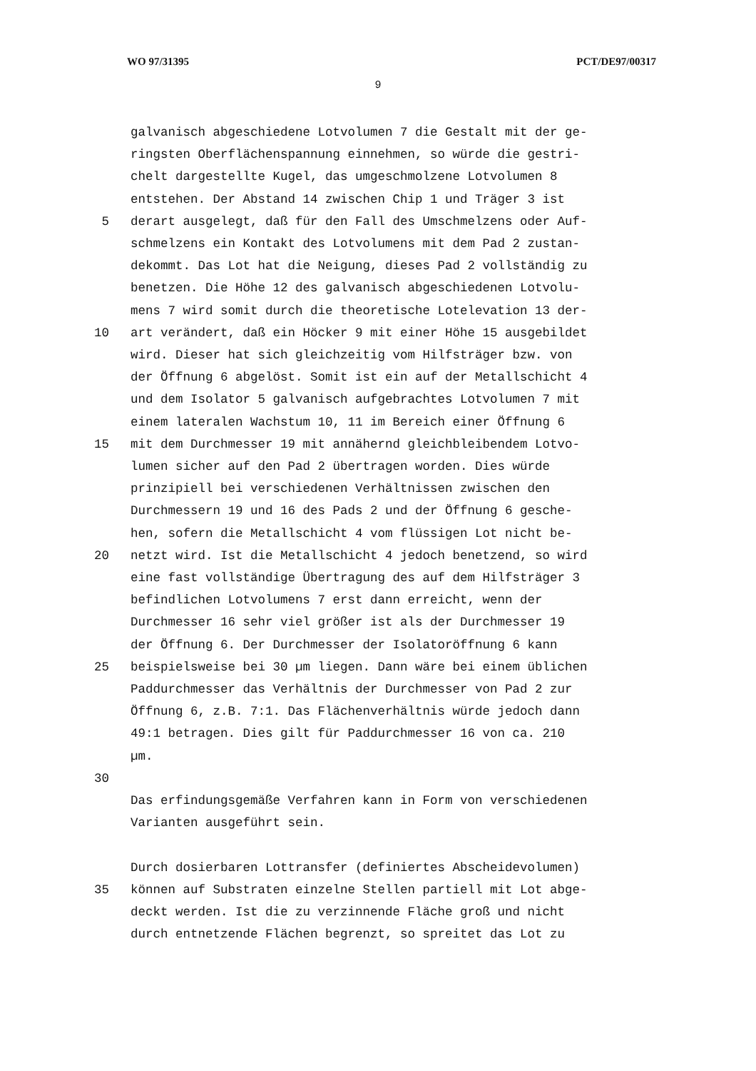WO 97/31395 PCT/DE97/00317
9
galvanisch abgeschiedene Lotvolumen 7 die Gestalt mit der ge-
ringsten Oberflächenspannung einnehmen, so würde die gestri-
chelt dargestellte Kugel, das umgeschmolzene Lotvolumen 8
entstehen. Der Abstand 14 zwischen Chip 1 und Träger 3 ist
5 derart ausgelegt, daß für den Fall des Umschmelzens oder Auf-
schmelzens ein Kontakt des Lotvolumens mit dem Pad 2 zustan-
dekommt. Das Lot hat die Neigung, dieses Pad 2 vollständig zu
benetzen. Die Höhe 12 des galvanisch abgeschiedenen Lotvolu-
mens 7 wird somit durch die theoretische Lotelevation 13 der-
10 art verändert, daß ein Höcker 9 mit einer Höhe 15 ausgebildet
wird. Dieser hat sich gleichzeitig vom Hilfsträger bzw. von
der Öffnung 6 abgelöst. Somit ist ein auf der Metallschicht 4
und dem Isolator 5 galvanisch aufgebrachtes Lotvolumen 7 mit
einem lateralen Wachstum 10, 11 im Bereich einer Öffnung 6
15 mit dem Durchmesser 19 mit annähernd gleichbleibendem Lotvo-
lumen sicher auf den Pad 2 übertragen worden. Dies würde
prinzipiell bei verschiedenen Verhältnissen zwischen den
Durchmessern 19 und 16 des Pads 2 und der Öffnung 6 gesche-
hen, sofern die Metallschicht 4 vom flüssigen Lot nicht be-
20 netzt wird. Ist die Metallschicht 4 jedoch benetzend, so wird
eine fast vollständige Übertragung des auf dem Hilfsträger 3
befindlichen Lotvolumens 7 erst dann erreicht, wenn der
Durchmesser 16 sehr viel größer ist als der Durchmesser 19
der Öffnung 6. Der Durchmesser der Isolatoröffnung 6 kann
25 beispielsweise bei 30 µm liegen. Dann wäre bei einem üblichen
Paddurchmesser das Verhältnis der Durchmesser von Pad 2 zur
Öffnung 6, z.B. 7:1. Das Flächenverhältnis würde jedoch dann
49:1 betragen. Dies gilt für Paddurchmesser 16 von ca. 210
µm.
30
Das erfindungsgemäße Verfahren kann in Form von verschiedenen
Varianten ausgeführt sein.
Durch dosierbaren Lottransfer (definiertes Abscheidevolumen)
35 können auf Substraten einzelne Stellen partiell mit Lot abge-
deckt werden. Ist die zu verzinnende Fläche groß und nicht
durch entnetzende Flächen begrenzt, so spreitet das Lot zu